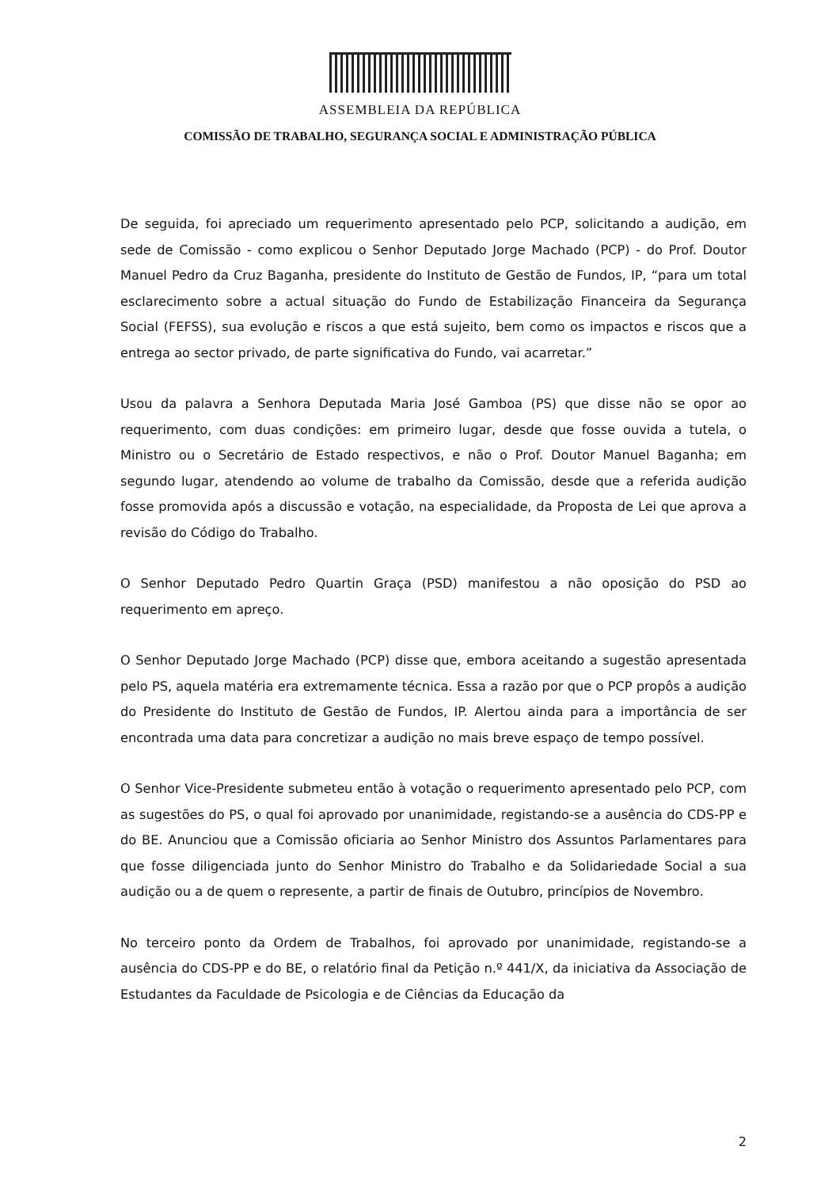ASSEMBLEIA DA REPÚBLICA
COMISSÃO DE TRABALHO, SEGURANÇA SOCIAL E ADMINISTRAÇÃO PÚBLICA
De seguida, foi apreciado um requerimento apresentado pelo PCP, solicitando a audição, em sede de Comissão - como explicou o Senhor Deputado Jorge Machado (PCP) - do Prof. Doutor Manuel Pedro da Cruz Baganha, presidente do Instituto de Gestão de Fundos, IP, “para um total esclarecimento sobre a actual situação do Fundo de Estabilização Financeira da Segurança Social (FEFSS), sua evolução e riscos a que está sujeito, bem como os impactos e riscos que a entrega ao sector privado, de parte significativa do Fundo, vai acarretar.”
Usou da palavra a Senhora Deputada Maria José Gamboa (PS) que disse não se opor ao requerimento, com duas condições: em primeiro lugar, desde que fosse ouvida a tutela, o Ministro ou o Secretário de Estado respectivos, e não o Prof. Doutor Manuel Baganha; em segundo lugar, atendendo ao volume de trabalho da Comissão, desde que a referida audição fosse promovida após a discussão e votação, na especialidade, da Proposta de Lei que aprova a revisão do Código do Trabalho.
O Senhor Deputado Pedro Quartin Graça (PSD) manifestou a não oposição do PSD ao requerimento em apreço.
O Senhor Deputado Jorge Machado (PCP) disse que, embora aceitando a sugestão apresentada pelo PS, aquela matéria era extremamente técnica. Essa a razão por que o PCP propôs a audição do Presidente do Instituto de Gestão de Fundos, IP. Alertou ainda para a importância de ser encontrada uma data para concretizar a audição no mais breve espaço de tempo possível.
O Senhor Vice-Presidente submeteu então à votação o requerimento apresentado pelo PCP, com as sugestões do PS, o qual foi aprovado por unanimidade, registando-se a ausência do CDS-PP e do BE. Anunciou que a Comissão oficiaria ao Senhor Ministro dos Assuntos Parlamentares para que fosse diligenciada junto do Senhor Ministro do Trabalho e da Solidariedade Social a sua audição ou a de quem o represente, a partir de finais de Outubro, princípios de Novembro.
No terceiro ponto da Ordem de Trabalhos, foi aprovado por unanimidade, registando-se a ausência do CDS-PP e do BE, o relatório final da Petição n.º 441/X, da iniciativa da Associação de Estudantes da Faculdade de Psicologia e de Ciências da Educação da
2